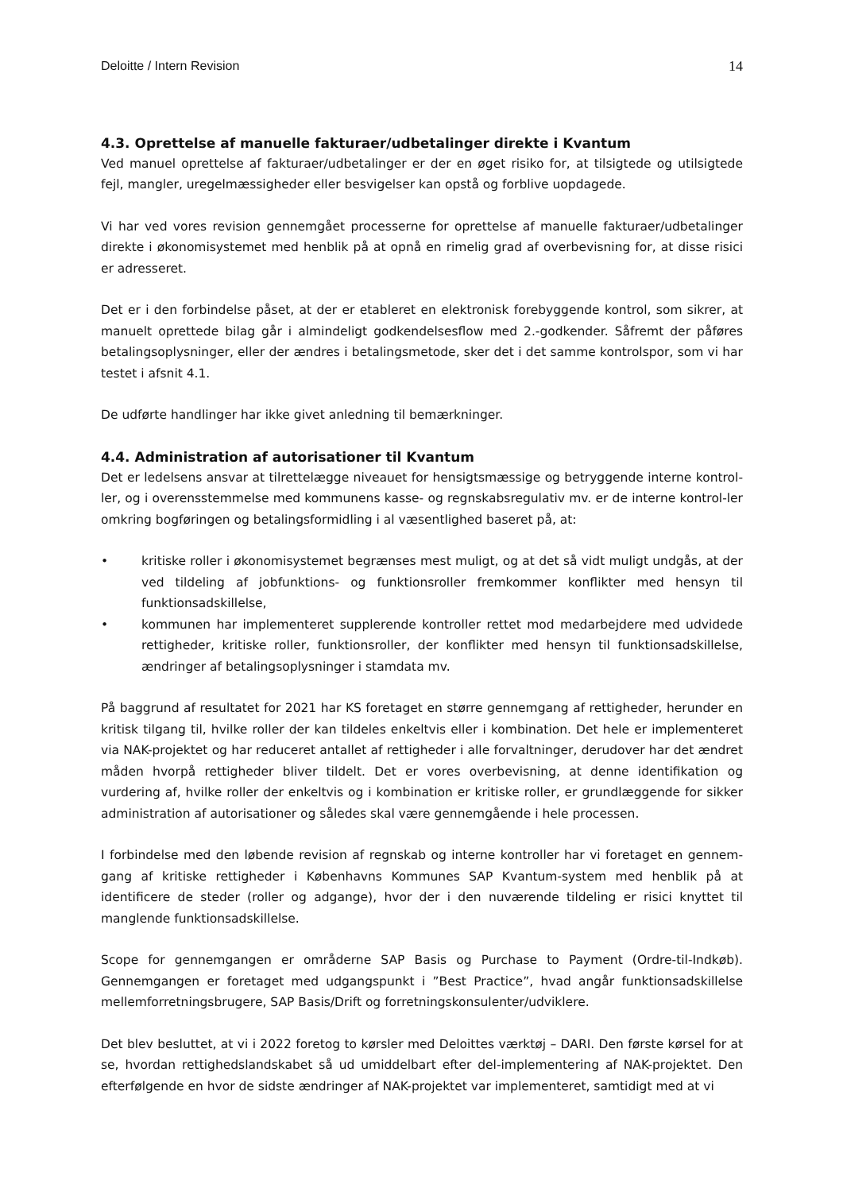Deloitte / Intern Revision 14
4.3. Oprettelse af manuelle fakturaer/udbetalinger direkte i Kvantum
Ved manuel oprettelse af fakturaer/udbetalinger er der en øget risiko for, at tilsigtede og utilsigtede fejl, mangler, uregelmæssigheder eller besvigelser kan opstå og forblive uopdagede.
Vi har ved vores revision gennemgået processerne for oprettelse af manuelle fakturaer/udbetalinger direkte i økonomisystemet med henblik på at opnå en rimelig grad af overbevisning for, at disse risici er adresseret.
Det er i den forbindelse påset, at der er etableret en elektronisk forebyggende kontrol, som sikrer, at manuelt oprettede bilag går i almindeligt godkendelsesflow med 2.-godkender. Såfremt der påføres betalingsoplysninger, eller der ændres i betalingsmetode, sker det i det samme kontrolspor, som vi har testet i afsnit 4.1.
De udførte handlinger har ikke givet anledning til bemærkninger.
4.4. Administration af autorisationer til Kvantum
Det er ledelsens ansvar at tilrettelægge niveauet for hensigtsmæssige og betryggende interne kontrol-ler, og i overensstemmelse med kommunens kasse- og regnskabsregulativ mv. er de interne kontrol-ler omkring bogføringen og betalingsformidling i al væsentlighed baseret på, at:
• kritiske roller i økonomisystemet begrænses mest muligt, og at det så vidt muligt undgås, at der ved tildeling af jobfunktions- og funktionsroller fremkommer konflikter med hensyn til funktionsadskillelse,
• kommunen har implementeret supplerende kontroller rettet mod medarbejdere med udvidede rettigheder, kritiske roller, funktionsroller, der konflikter med hensyn til funktionsadskillelse, ændringer af betalingsoplysninger i stamdata mv.
På baggrund af resultatet for 2021 har KS foretaget en større gennemgang af rettigheder, herunder en kritisk tilgang til, hvilke roller der kan tildeles enkeltvis eller i kombination. Det hele er implementeret via NAK-projektet og har reduceret antallet af rettigheder i alle forvaltninger, derudover har det ændret måden hvorpå rettigheder bliver tildelt. Det er vores overbevisning, at denne identifikation og vurdering af, hvilke roller der enkeltvis og i kombination er kritiske roller, er grundlæggende for sikker administration af autorisationer og således skal være gennemgående i hele processen.
I forbindelse med den løbende revision af regnskab og interne kontroller har vi foretaget en gennem-gang af kritiske rettigheder i Københavns Kommunes SAP Kvantum-system med henblik på at identificere de steder (roller og adgange), hvor der i den nuværende tildeling er risici knyttet til manglende funktionsadskillelse.
Scope for gennemgangen er områderne SAP Basis og Purchase to Payment (Ordre-til-Indkøb). Gennemgangen er foretaget med udgangspunkt i ”Best Practice”, hvad angår funktionsadskillelse mellemforretningsbrugere, SAP Basis/Drift og forretningskonsulenter/udviklere.
Det blev besluttet, at vi i 2022 foretog to kørsler med Deloittes værktøj – DARI. Den første kørsel for at se, hvordan rettighedslandskabet så ud umiddelbart efter del-implementering af NAK-projektet. Den efterfølgende en hvor de sidste ændringer af NAK-projektet var implementeret, samtidigt med at vi